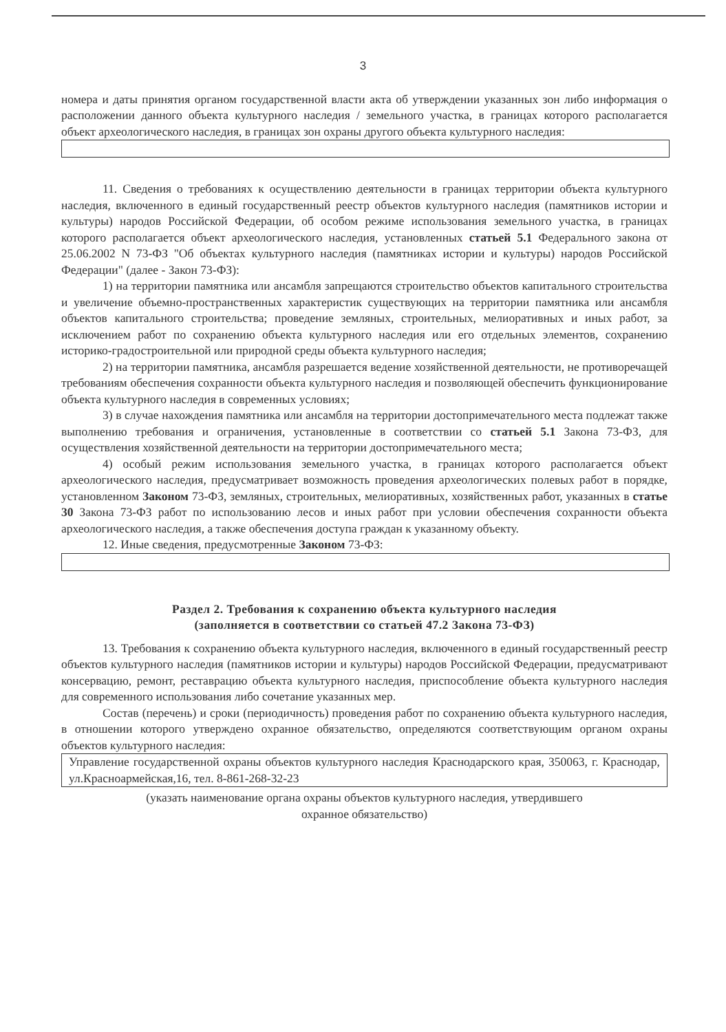3
номера и даты принятия органом государственной власти акта об утверждении указанных зон либо информация о расположении данного объекта культурного наследия / земельного участка, в границах которого располагается объект археологического наследия, в границах зон охраны другого объекта культурного наследия:
11. Сведения о требованиях к осуществлению деятельности в границах территории объекта культурного наследия, включенного в единый государственный реестр объектов культурного наследия (памятников истории и культуры) народов Российской Федерации, об особом режиме использования земельного участка, в границах которого располагается объект археологического наследия, установленных статьей 5.1 Федерального закона от 25.06.2002 N 73-ФЗ "Об объектах культурного наследия (памятниках истории и культуры) народов Российской Федерации" (далее - Закон 73-ФЗ):
1) на территории памятника или ансамбля запрещаются строительство объектов капитального строительства и увеличение объемно-пространственных характеристик существующих на территории памятника или ансамбля объектов капитального строительства; проведение земляных, строительных, мелиоративных и иных работ, за исключением работ по сохранению объекта культурного наследия или его отдельных элементов, сохранению историко-градостроительной или природной среды объекта культурного наследия;
2) на территории памятника, ансамбля разрешается ведение хозяйственной деятельности, не противоречащей требованиям обеспечения сохранности объекта культурного наследия и позволяющей обеспечить функционирование объекта культурного наследия в современных условиях;
3) в случае нахождения памятника или ансамбля на территории достопримечательного места подлежат также выполнению требования и ограничения, установленные в соответствии со статьей 5.1 Закона 73-ФЗ, для осуществления хозяйственной деятельности на территории достопримечательного места;
4) особый режим использования земельного участка, в границах которого располагается объект археологического наследия, предусматривает возможность проведения археологических полевых работ в порядке, установленном Законом 73-ФЗ, земляных, строительных, мелиоративных, хозяйственных работ, указанных в статье 30 Закона 73-ФЗ работ по использованию лесов и иных работ при условии обеспечения сохранности объекта археологического наследия, а также обеспечения доступа граждан к указанному объекту.
12. Иные сведения, предусмотренные Законом 73-ФЗ:
Раздел 2. Требования к сохранению объекта культурного наследия
(заполняется в соответствии со статьей 47.2 Закона 73-ФЗ)
13. Требования к сохранению объекта культурного наследия, включенного в единый государственный реестр объектов культурного наследия (памятников истории и культуры) народов Российской Федерации, предусматривают консервацию, ремонт, реставрацию объекта культурного наследия, приспособление объекта культурного наследия для современного использования либо сочетание указанных мер.
Состав (перечень) и сроки (периодичность) проведения работ по сохранению объекта культурного наследия, в отношении которого утверждено охранное обязательство, определяются соответствующим органом охраны объектов культурного наследия:
Управление государственной охраны объектов культурного наследия Краснодарского края, 350063, г. Краснодар, ул.Красноармейская,16, тел. 8-861-268-32-23
(указать наименование органа охраны объектов культурного наследия, утвердившего
охранное обязательство)